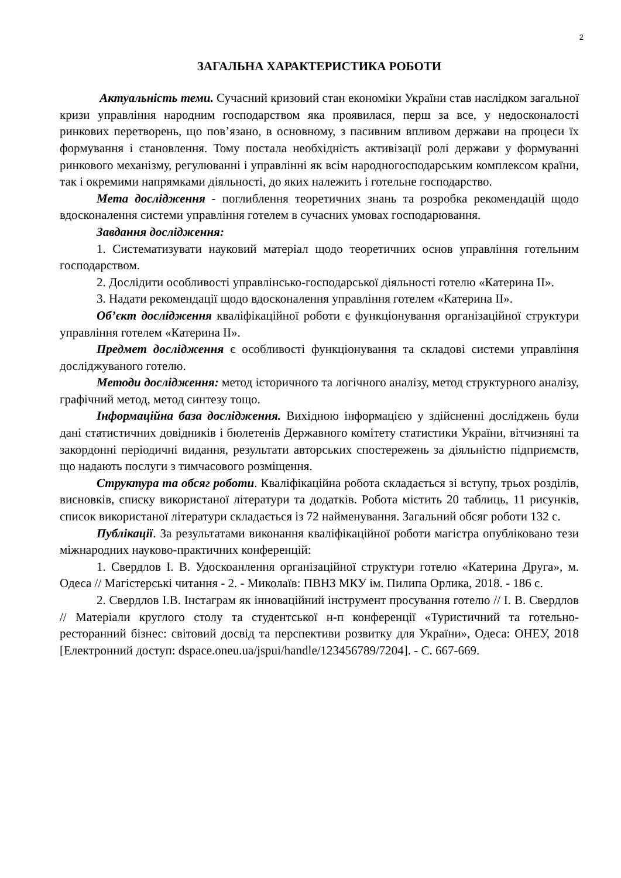2
ЗАГАЛЬНА ХАРАКТЕРИСТИКА РОБОТИ
Актуальність теми. Сучасний кризовий стан економіки України став наслідком загальної кризи управління народним господарством яка проявилася, перш за все, у недосконалості ринкових перетворень, що пов’язано, в основному, з пасивним впливом держави на процеси їх формування і становлення. Тому постала необхідність активізації ролі держави у формуванні ринкового механізму, регулюванні і управлінні як всім народногосподарським комплексом країни, так і окремими напрямками діяльності, до яких належить і готельне господарство.
Мета дослідження - поглиблення теоретичних знань та розробка рекомендацій щодо вдосконалення системи управління готелем в сучасних умовах господарювання.
Завдання дослідження:
1. Систематизувати науковий матеріал щодо теоретичних основ управління готельним господарством.
2. Дослідити особливості управлінсько-господарської діяльності готелю «Катерина ІІ».
3. Надати рекомендації щодо вдосконалення управління готелем «Катерина ІІ».
Об’єкт дослідження кваліфікаційної роботи є функціонування організаційної структури управління готелем «Катерина ІІ».
Предмет дослідження є особливості функціонування та складові системи управління досліджуваного готелю.
Методи дослідження: метод історичного та логічного аналізу, метод структурного аналізу, графічний метод, метод синтезу тощо.
Інформаційна база дослідження. Вихідною інформацією у здійсненні досліджень були дані статистичних довідників і бюлетенів Державного комітету статистики України, вітчизняні та закордонні періодичні видання, результати авторських спостережень за діяльністю підприємств, що надають послуги з тимчасового розміщення.
Структура та обсяг роботи. Кваліфікаційна робота складається зі вступу, трьох розділів, висновків, списку використаної літератури та додатків. Робота містить 20 таблиць, 11 рисунків, список використаної літератури складається із 72 найменування. Загальний обсяг роботи 132 с.
Публікації. За результатами виконання кваліфікаційної роботи магістра опубліковано тези міжнародних науково-практичних конференцій:
1. Свердлов І. В. Удоскоанлення організаційної структури готелю «Катерина Друга», м. Одеса // Магістерські читання - 2. - Миколаїв: ПВНЗ МКУ ім. Пилипа Орлика, 2018. - 186 с.
2. Свердлов І.В. Інстаграм як інноваційний інструмент просування готелю // І. В. Свердлов // Матеріали круглого столу та студентської н-п конференції «Туристичний та готельно-ресторанний бізнес: світовий досвід та перспективи розвитку для України», Одеса: ОНЕУ, 2018 [Електронний доступ: dspace.oneu.ua/jspui/handle/123456789/7204]. - С. 667-669.